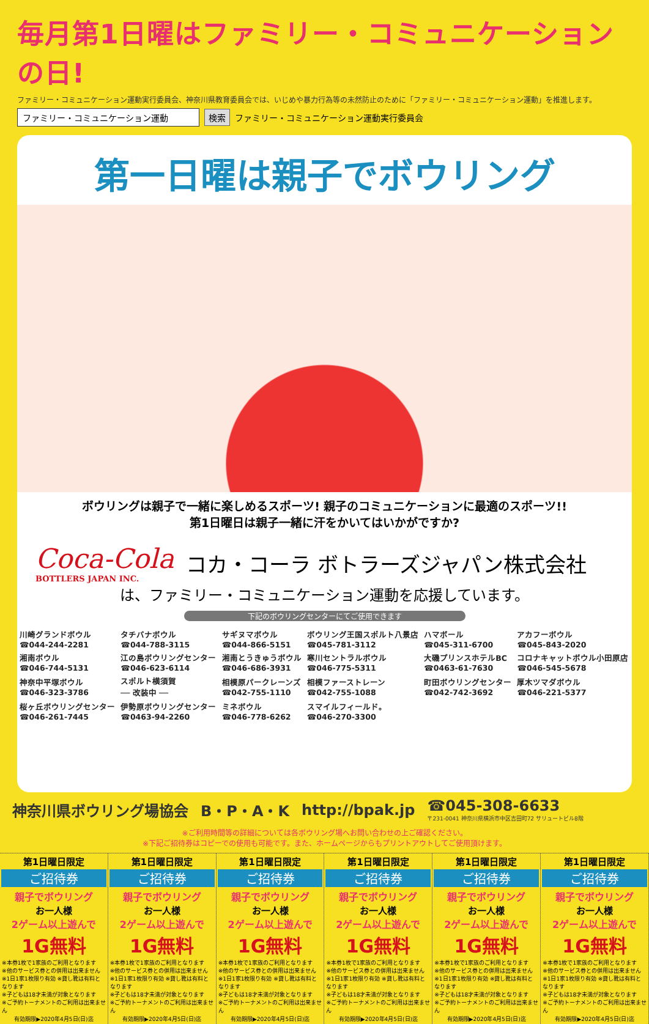毎月第1日曜はファミリー・コミュニケーションの日!
ファミリー・コミュニケーション運動実行委員会、神奈川県教育委員会では、いじめや暴力行為等の未然防止のために「ファミリー・コミュニケーション運動」を推進します。
ファミリー・コミュニケーション運動 検索 ファミリー・コミュニケーション運動実行委員会
第一日曜は親子でボウリング
ボウリングは親子で一緒に楽しめるスポーツ! 親子のコミュニケーションに最適のスポーツ!!
第1日曜日は親子一緒に汗をかいてはいかがですか?
Coca-Cola
BOTTLERS JAPAN INC.
コカ・コーラ ボトラーズジャパン株式会社
は、ファミリー・コミュニケーション運動を応援しています。
下記のボウリングセンターにてご使用できます
| 川崎グランドボウル ☎044-244-2281 | タチバナボウル ☎044-788-3115 | サギヌマボウル ☎044-866-5151 | ボウリング王国スポルト八景店 ☎045-781-3112 | ハマボール ☎045-311-6700 | アカフーボウル ☎045-843-2020 |
| 湘南ボウル ☎046-744-5131 | 江の島ボウリングセンター ☎046-623-6114 | 湘南とうきゅうボウル ☎046-686-3931 | 寒川セントラルボウル ☎046-775-5311 | 大磯プリンスホテルBC ☎0463-61-7630 | コロナキャットボウル小田原店 ☎046-545-5678 |
| 神奈中平塚ボウル ☎046-323-3786 | スポルト横須賀 ── 改装中 ── | 相模原パークレーンズ ☎042-755-1110 | 相模ファーストレーン ☎042-755-1088 | 町田ボウリングセンター ☎042-742-3692 | 厚木ツマダボウル ☎046-221-5377 |
| 桜ヶ丘ボウリングセンター ☎046-261-7445 | 伊勢原ボウリングセンター ☎0463-94-2260 | ミネボウル ☎046-778-6262 | スマイルフィールド。 ☎046-270-3300 | | |
神奈川県ボウリング場協会 B・P・A・K http://bpak.jp ☎045-308-6633
〒231-0041 神奈川県横浜市中区吉田町72 サリュートビル8階
※ご利用時間等の詳細については各ボウリング場へお問い合わせの上ご確認ください。
※下記ご招待券はコピーでの使用も可能です。また、ホームページからもプリントアウトしてご使用頂けます。
第1日曜日限定
ご招待券
親子でボウリング
お一人様
2ゲーム以上遊んで
1G無料
※本券1枚で1家族のご利用となります
※他のサービス券との併用は出来ません
※1日1家1枚限り有効 ※貸し靴は有料となります
※子どもは18才未満が対象となります
※ご予約トーナメントのご利用は出来ません
有効期限▶2020年4月5日(日)迄
第1日曜日限定
ご招待券
親子でボウリング
お一人様
2ゲーム以上遊んで
1G無料
※本券1枚で1家族のご利用となります
※他のサービス券との併用は出来ません
※1日1家1枚限り有効 ※貸し靴は有料となります
※子どもは18才未満が対象となります
※ご予約トーナメントのご利用は出来ません
有効期限▶2020年4月5日(日)迄
第1日曜日限定
ご招待券
親子でボウリング
お一人様
2ゲーム以上遊んで
1G無料
※本券1枚で1家族のご利用となります
※他のサービス券との併用は出来ません
※1日1家1枚限り有効 ※貸し靴は有料となります
※子どもは18才未満が対象となります
※ご予約トーナメントのご利用は出来ません
有効期限▶2020年4月5日(日)迄
第1日曜日限定
ご招待券
親子でボウリング
お一人様
2ゲーム以上遊んで
1G無料
※本券1枚で1家族のご利用となります
※他のサービス券との併用は出来ません
※1日1家1枚限り有効 ※貸し靴は有料となります
※子どもは18才未満が対象となります
※ご予約トーナメントのご利用は出来ません
有効期限▶2020年4月5日(日)迄
第1日曜日限定
ご招待券
親子でボウリング
お一人様
2ゲーム以上遊んで
1G無料
※本券1枚で1家族のご利用となります
※他のサービス券との併用は出来ません
※1日1家1枚限り有効 ※貸し靴は有料となります
※子どもは18才未満が対象となります
※ご予約トーナメントのご利用は出来ません
有効期限▶2020年4月5日(日)迄
第1日曜日限定
ご招待券
親子でボウリング
お一人様
2ゲーム以上遊んで
1G無料
※本券1枚で1家族のご利用となります
※他のサービス券との併用は出来ません
※1日1家1枚限り有効 ※貸し靴は有料となります
※子どもは18才未満が対象となります
※ご予約トーナメントのご利用は出来ません
有効期限▶2020年4月5日(日)迄